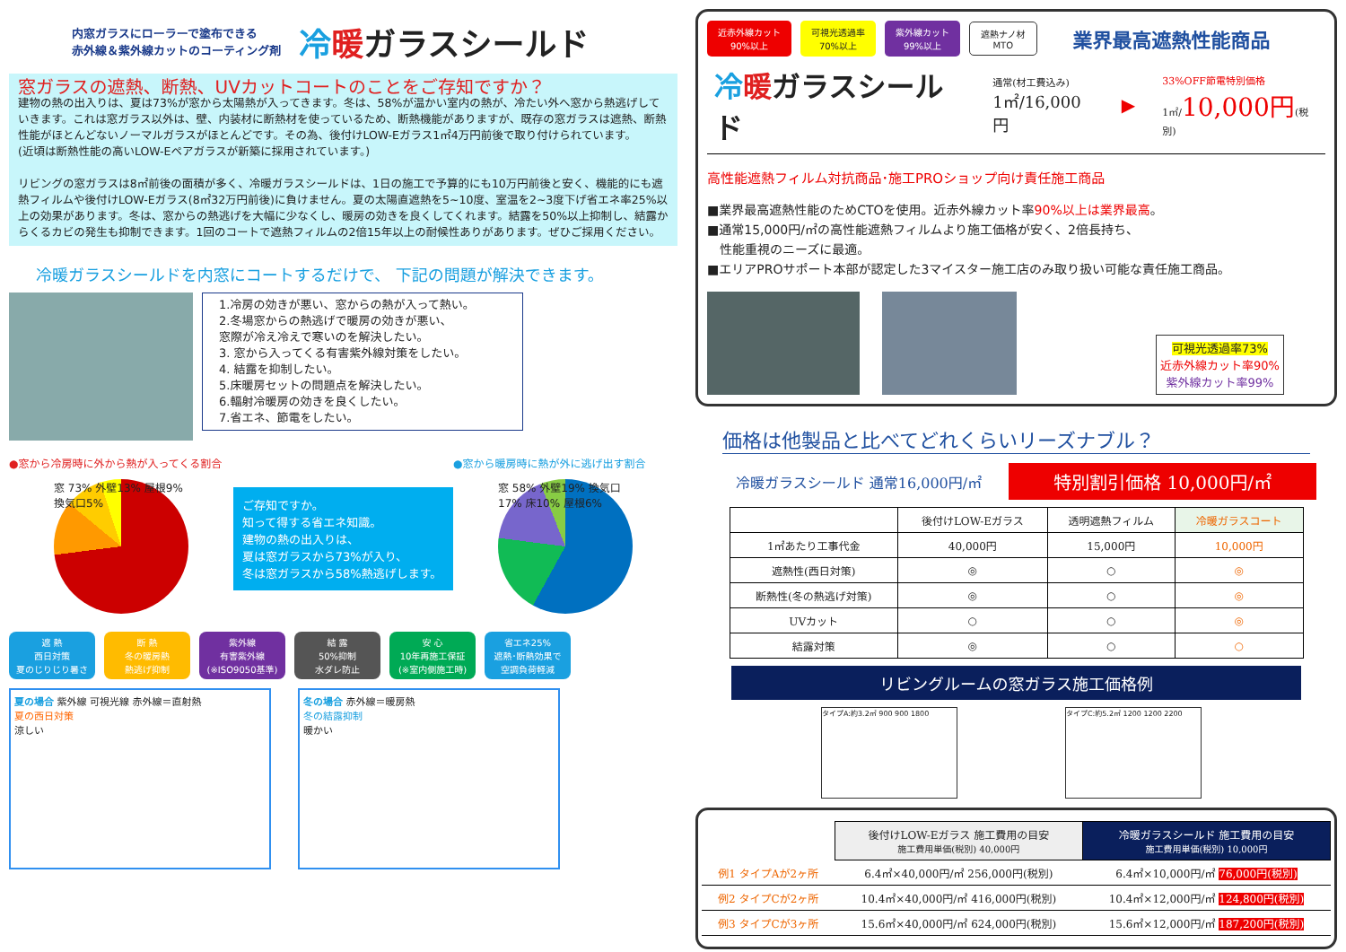内窓ガラスにローラーで塗布できる
赤外線＆紫外線カットのコーティング剤
冷暖ガラスシールド
窓ガラスの遮熱、断熱、UVカットコートのことをご存知ですか？
建物の熱の出入りは、夏は73%が窓から太陽熱が入ってきます。冬は、58%が温かい室内の熱が、冷たい外へ窓から熱逃げしていきます。これは窓ガラス以外は、壁、内装材に断熱材を使っているため、断熱機能がありますが、既存の窓ガラスは遮熱、断熱性能がほとんどないノーマルガラスがほとんどです。その為、後付けLOW-Eガラス1㎡4万円前後で取り付けられています。
(近頃は断熱性能の高いLOW-Eペアガラスが新築に採用されています。)
リビングの窓ガラスは8㎡前後の面積が多く、冷暖ガラスシールドは、1日の施工で予算的にも10万円前後と安く、機能的にも遮熱フィルムや後付けLOW-Eガラス(8㎡32万円前後)に負けません。夏の太陽直遮熱を5~10度、室温を2~3度下げ省エネ率25%以上の効果があります。冬は、窓からの熱逃げを大幅に少なくし、暖房の効きを良くしてくれます。結露を50%以上抑制し、結露からくるカビの発生も抑制できます。1回のコートで遮熱フィルムの2倍15年以上の耐候性ありがあります。ぜひご採用ください。
冷暖ガラスシールドを内窓にコートするだけで、 下記の問題が解決できます。
1.冷房の効きが悪い、窓からの熱が入って熱い。
2.冬場窓からの熱逃げで暖房の効きが悪い、
窓際が冷え冷えで寒いのを解決したい。
3. 窓から入ってくる有害紫外線対策をしたい。
4. 結露を抑制したい。
5.床暖房セットの問題点を解決したい。
6.輻射冷暖房の効きを良くしたい。
7.省エネ、節電をしたい。
●窓から冷房時に外から熱が入ってくる割合
窓 73% 外壁13% 屋根9% 換気口5%
ご存知ですか。
知って得する省エネ知識。
建物の熱の出入りは、
夏は窓ガラスから73%が入り、
冬は窓ガラスから58%熱逃げします。
●窓から暖房時に熱が外に逃げ出す割合
窓 58% 外壁19% 換気口17% 床10% 屋根6%
遮 熱
西日対策
夏のじりじり暑さ
断 熱
冬の暖房熱
熱逃げ抑制
紫外線
有害紫外線
(※ISO9050基準)
結 露
50%抑制
水ダレ防止
安 心
10年再施工保証
(※室内側施工時)
省エネ25%
遮熱･断熱効果で
空調負荷軽減
夏の場合 紫外線 可視光線 赤外線＝直射熱
夏の西日対策
涼しい
冬の場合 赤外線＝暖房熱
冬の結露抑制
暖かい
近赤外線カット
90%以上 可視光透過率
70%以上 紫外線カット
99%以上 遮熱ナノ材
MTO 業界最高遮熱性能商品
冷暖ガラスシールド 通常(材工費込み)
1㎡/16,000円 ▶ 33%OFF節電特別価格
1㎡/10,000円(税別)
高性能遮熱フィルム対抗商品･施工PROショップ向け責任施工商品
■業界最高遮熱性能のためCTOを使用。近赤外線カット率90%以上は業界最高。
■通常15,000円/㎡の高性能遮熱フィルムより施工価格が安く、2倍長持ち、
　性能重視のニーズに最適。
■エリアPROサポート本部が認定した3マイスター施工店のみ取り扱い可能な責任施工商品。
可視光透過率73%
近赤外線カット率90%
紫外線カット率99%
価格は他製品と比べてどれくらいリーズナブル？
冷暖ガラスシールド 通常16,000円/㎡ 特別割引価格 10,000円/㎡
| | 後付けLOW-Eガラス | 透明遮熱フィルム | 冷暖ガラスコート |
| --- | --- | --- | --- |
| 1㎡あたり工事代金 | 40,000円 | 15,000円 | 10,000円 |
| 遮熱性(西日対策) | ◎ | ○ | ◎ |
| 断熱性(冬の熱逃げ対策) | ◎ | ○ | ◎ |
| UVカット | ○ | ○ | ◎ |
| 結露対策 | ◎ | ○ | ○ |
リビングルームの窓ガラス施工価格例
タイプA:約3.2㎡ 900 900 1800 タイプC:約5.2㎡ 1200 1200 2200
| | 後付けLOW-Eガラス 施工費用の目安 施工費用単価(税別) 40,000円 | 冷暖ガラスシールド 施工費用の目安 施工費用単価(税別) 10,000円 |
| --- | --- | --- |
| 例1 タイプAが2ヶ所 | 6.4㎡×40,000円/㎡ 256,000円(税別) | 6.4㎡×10,000円/㎡ 76,000円(税別) |
| 例2 タイプCが2ヶ所 | 10.4㎡×40,000円/㎡ 416,000円(税別) | 10.4㎡×12,000円/㎡ 124,800円(税別) |
| 例3 タイプCが3ヶ所 | 15.6㎡×40,000円/㎡ 624,000円(税別) | 15.6㎡×12,000円/㎡ 187,200円(税別) |